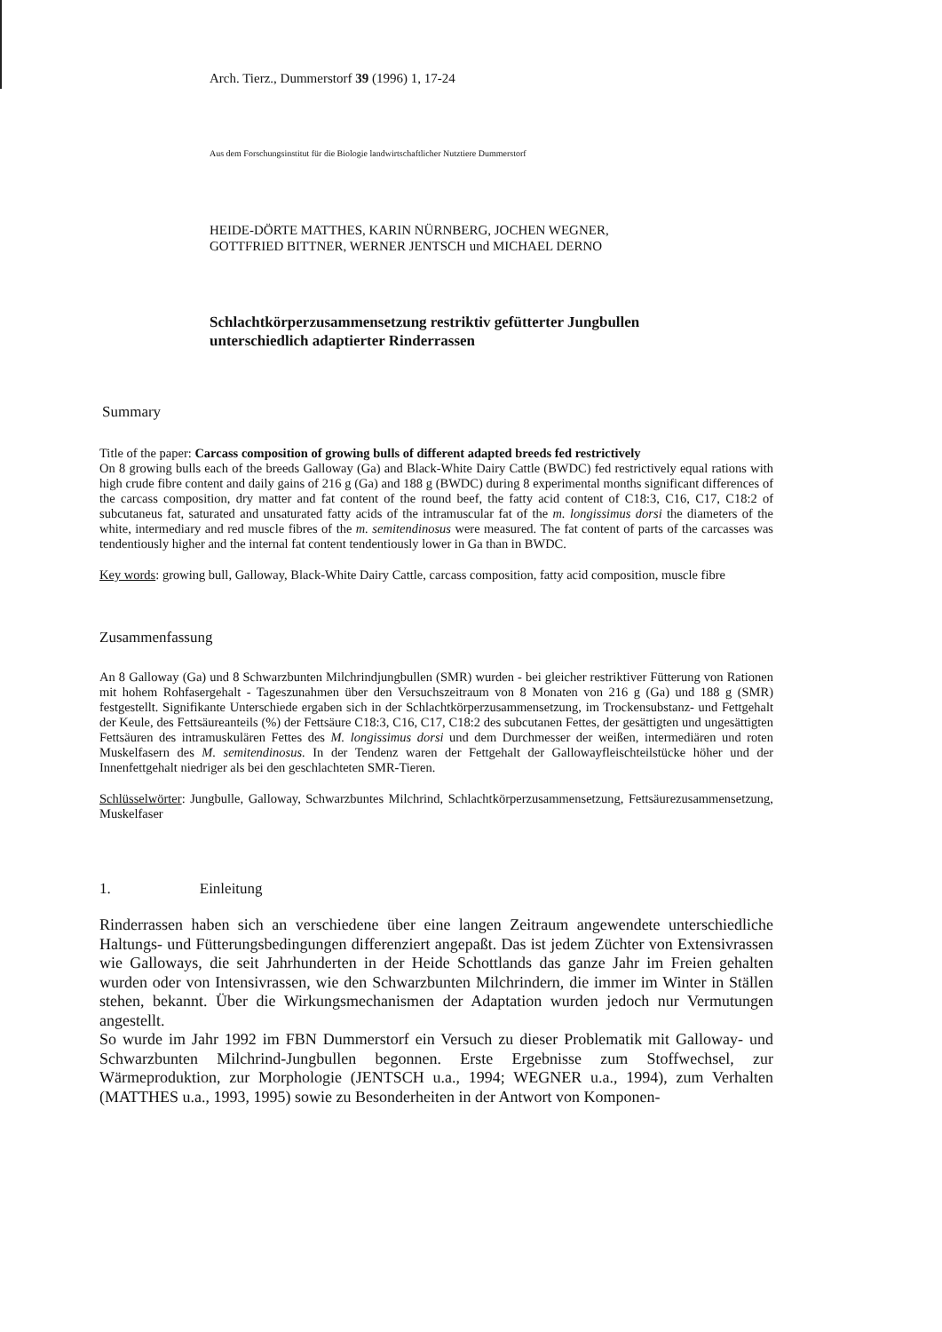Arch. Tierz., Dummerstorf 39 (1996) 1, 17-24
Aus dem Forschungsinstitut für die Biologie landwirtschaftlicher Nutztiere Dummerstorf
HEIDE-DÖRTE MATTHES, KARIN NÜRNBERG, JOCHEN WEGNER,
GOTTFRIED BITTNER, WERNER JENTSCH und MICHAEL DERNO
Schlachtkörperzusammensetzung restriktiv gefütterter Jungbullen
unterschiedlich adaptierter Rinderrassen
Summary
Title of the paper: Carcass composition of growing bulls of different adapted breeds fed restrictively
On 8 growing bulls each of the breeds Galloway (Ga) and Black-White Dairy Cattle (BWDC) fed restrictively equal rations with high crude fibre content and daily gains of 216 g (Ga) and 188 g (BWDC) during 8 experimental months significant differences of the carcass composition, dry matter and fat content of the round beef, the fatty acid content of C18:3, C16, C17, C18:2 of subcutaneus fat, saturated and unsaturated fatty acids of the intramuscular fat of the m. longissimus dorsi the diameters of the white, intermediary and red muscle fibres of the m. semitendinosus were measured. The fat content of parts of the carcasses was tendentiously higher and the internal fat content tendentiously lower in Ga than in BWDC.
Key words: growing bull, Galloway, Black-White Dairy Cattle, carcass composition, fatty acid composition, muscle fibre
Zusammenfassung
An 8 Galloway (Ga) und 8 Schwarzbunten Milchrindjungbullen (SMR) wurden - bei gleicher restriktiver Fütterung von Rationen mit hohem Rohfasergehalt - Tageszunahmen über den Versuchszeitraum von 8 Monaten von 216 g (Ga) und 188 g (SMR) festgestellt. Signifikante Unterschiede ergaben sich in der Schlachtkörperzusammensetzung, im Trockensubstanz- und Fettgehalt der Keule, des Fettsäureanteils (%) der Fettsäure C18:3, C16, C17, C18:2 des subcutanen Fettes, der gesättigten und ungesättigten Fettsäuren des intramuskulären Fettes des M. longissimus dorsi und dem Durchmesser der weißen, intermediären und roten Muskelfasern des M. semitendinosus. In der Tendenz waren der Fettgehalt der Gallowayfleischteilstücke höher und der Innenfettgehalt niedriger als bei den geschlachteten SMR-Tieren.
Schlüsselwörter: Jungbulle, Galloway, Schwarzbuntes Milchrind, Schlachtkörperzusammensetzung, Fettsäurezusammensetzung, Muskelfaser
1. Einleitung
Rinderrassen haben sich an verschiedene über eine langen Zeitraum angewendete unterschiedliche Haltungs- und Fütterungsbedingungen differenziert angepaßt. Das ist jedem Züchter von Extensivrassen wie Galloways, die seit Jahrhunderten in der Heide Schottlands das ganze Jahr im Freien gehalten wurden oder von Intensivrassen, wie den Schwarzbunten Milchrindern, die immer im Winter in Ställen stehen, bekannt. Über die Wirkungsmechanismen der Adaptation wurden jedoch nur Vermutungen angestellt.
So wurde im Jahr 1992 im FBN Dummerstorf ein Versuch zu dieser Problematik mit Galloway- und Schwarzbunten Milchrind-Jungbullen begonnen. Erste Ergebnisse zum Stoffwechsel, zur Wärmeproduktion, zur Morphologie (JENTSCH u.a., 1994; WEGNER u.a., 1994), zum Verhalten (MATTHES u.a., 1993, 1995) sowie zu Besonderheiten in der Antwort von Komponen-